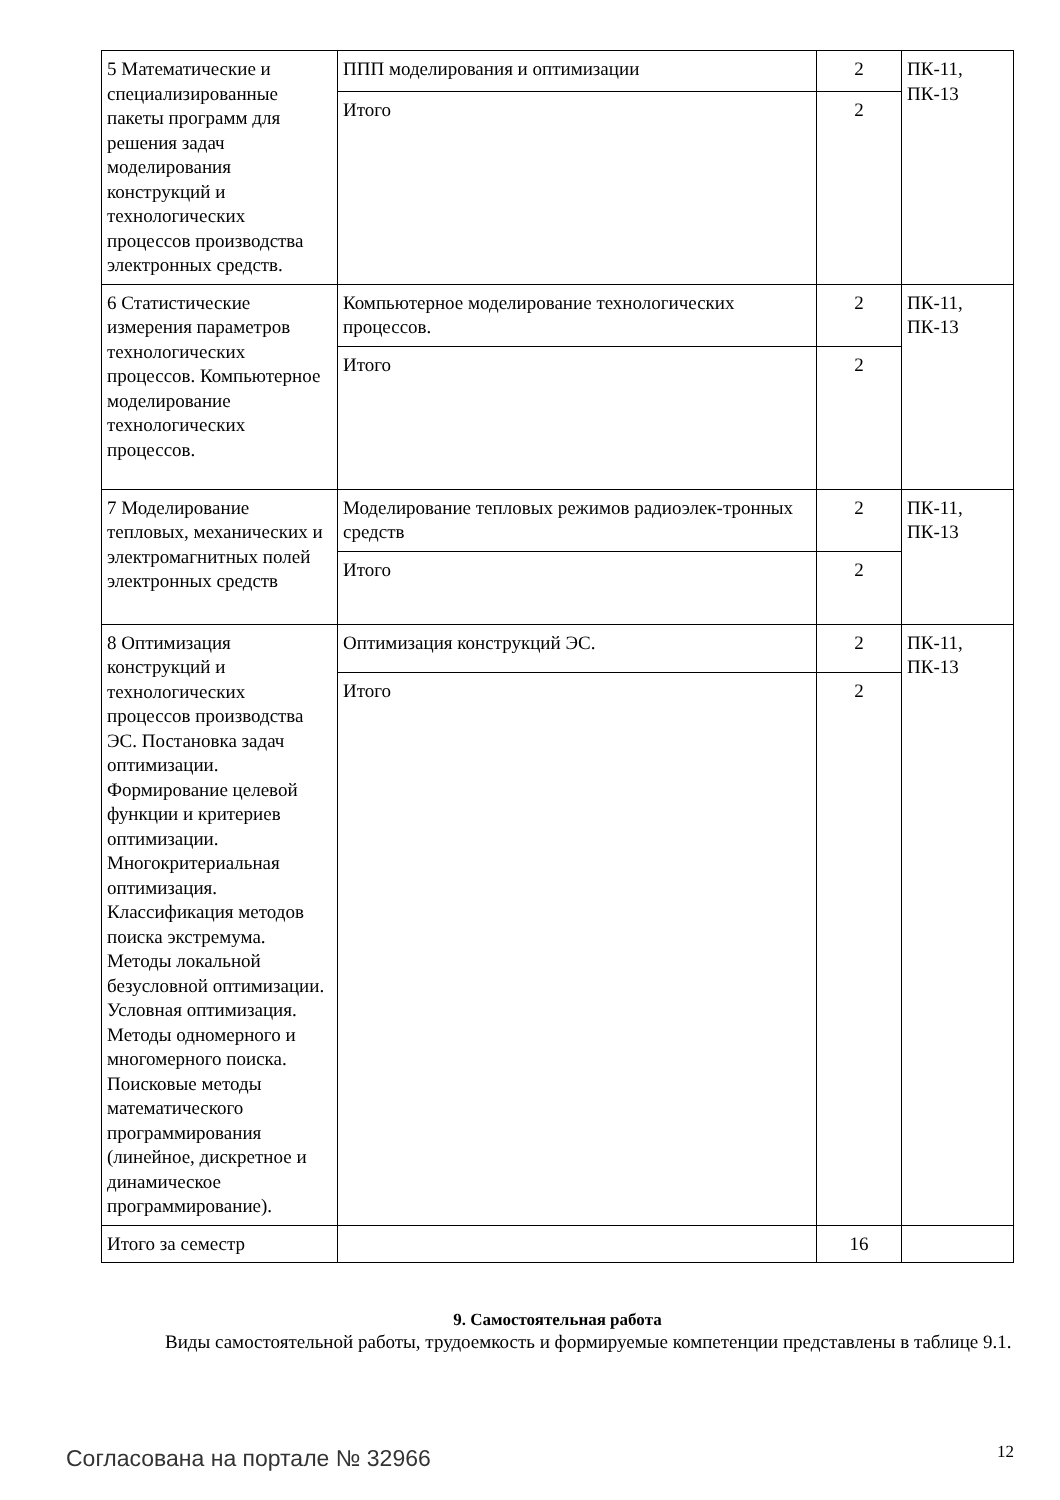| 5 Математические и специализированные пакеты программ для решения задач моделирования конструкций и технологических процессов производства электронных средств. | ППП моделирования и оптимизации | 2 | ПК-11, ПК-13 |
| | Итого | 2 | |
| 6 Статистические измерения параметров технологических процессов. Компьютерное моделирование технологических процессов. | Компьютерное моделирование технологических процессов. | 2 | ПК-11, ПК-13 |
| | Итого | 2 | |
| 7 Моделирование тепловых, механических и электромагнитных полей электронных средств | Моделирование тепловых режимов радиоэлек-тронных средств | 2 | ПК-11, ПК-13 |
| | Итого | 2 | |
| 8 Оптимизация конструкций и технологических процессов производства ЭС. Постановка задач оптимизации. Формирование целевой функции и критериев оптимизации. Многокритериальная оптимизация. Классификация методов поиска экстремума. Методы локальной безусловной оптимизации. Условная оптимизация. Методы одномерного и многомерного поиска. Поисковые методы математического программирования (линейное, дискретное и динамическое программирование). | Оптимизация конструкций ЭС. | 2 | ПК-11, ПК-13 |
| | Итого | 2 | |
| Итого за семестр | | 16 | |
9. Самостоятельная работа
Виды самостоятельной работы, трудоемкость и формируемые компетенции представлены в таблице 9.1.
Согласована на портале № 32966 12